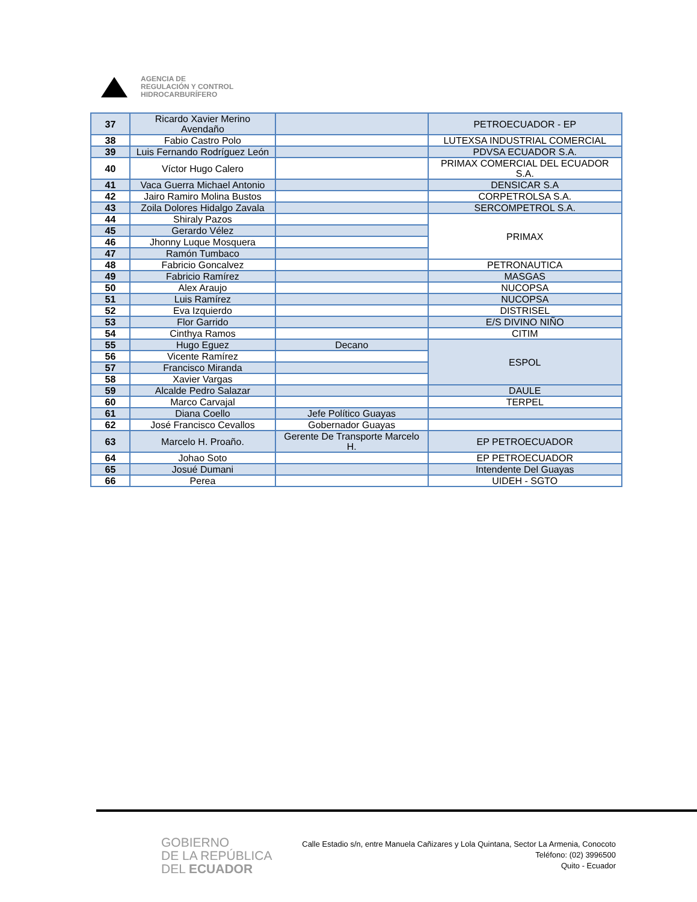AGENCIA DE
REGULACIÓN Y CONTROL
HIDROCARBURÍFERO
| 37 | Ricardo Xavier Merino Avendaño | | PETROECUADOR - EP |
| 38 | Fabio Castro Polo | | LUTEXSA INDUSTRIAL COMERCIAL |
| 39 | Luis Fernando Rodríguez León | | PDVSA ECUADOR S.A. |
| 40 | Víctor Hugo Calero | | PRIMAX COMERCIAL DEL ECUADOR S.A. |
| 41 | Vaca Guerra Michael Antonio | | DENSICAR S.A |
| 42 | Jairo Ramiro Molina Bustos | | CORPETROLSA S.A. |
| 43 | Zoila Dolores Hidalgo Zavala | | SERCOMPETROL S.A. |
| 44 | Shiraly Pazos | | PRIMAX |
| 45 | Gerardo Vélez | | |
| 46 | Jhonny Luque Mosquera | | |
| 47 | Ramón Tumbaco | | |
| 48 | Fabricio Goncalvez | | PETRONAUTICA |
| 49 | Fabricio Ramírez | | MASGAS |
| 50 | Alex Araujo | | NUCOPSA |
| 51 | Luis Ramírez | | NUCOPSA |
| 52 | Eva Izquierdo | | DISTRISEL |
| 53 | Flor Garrido | | E/S DIVINO NIÑO |
| 54 | Cinthya Ramos | | CITIM |
| 55 | Hugo Eguez | Decano | ESPOL |
| 56 | Vicente Ramírez | | |
| 57 | Francisco Miranda | | |
| 58 | Xavier Vargas | | |
| 59 | Alcalde Pedro Salazar | | DAULE |
| 60 | Marco Carvajal | | TERPEL |
| 61 | Diana Coello | Jefe Político Guayas | |
| 62 | José Francisco Cevallos | Gobernador Guayas | |
| 63 | Marcelo H. Proaño. | Gerente De Transporte Marcelo H. | EP PETROECUADOR |
| 64 | Johao Soto | | EP PETROECUADOR |
| 65 | Josué Dumani | | Intendente Del Guayas |
| 66 | Perea | | UIDEH - SGTO |
GOBIERNO
DE LA REPÚBLICA
DEL ECUADOR
Calle Estadio s/n, entre Manuela Cañizares y Lola Quintana, Sector La Armenia, Conocoto
Teléfono: (02) 3996500
Quito - Ecuador